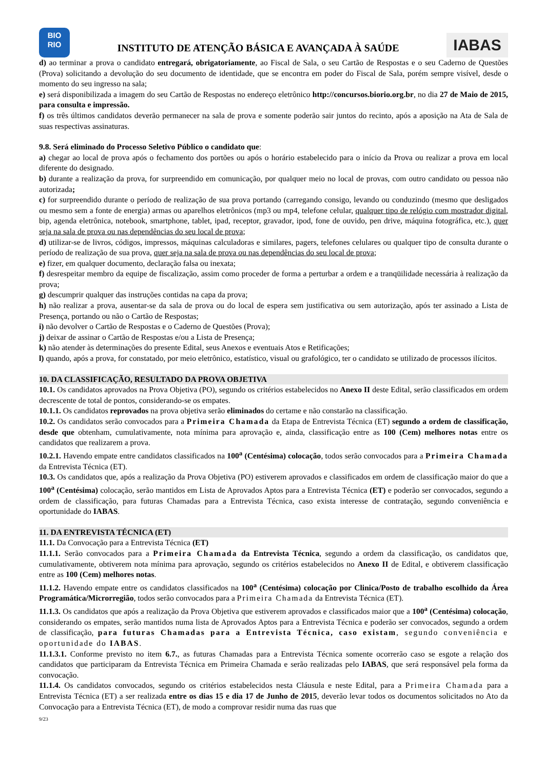BIO
RIO
INSTITUTO DE ATENÇÃO BÁSICA E AVANÇADA À SAÚDE
IABAS
d) ao terminar a prova o candidato entregará, obrigatoriamente, ao Fiscal de Sala, o seu Cartão de Respostas e o seu Caderno de Questões (Prova) solicitando a devolução do seu documento de identidade, que se encontra em poder do Fiscal de Sala, porém sempre visível, desde o momento do seu ingresso na sala;
e) será disponibilizada a imagem do seu Cartão de Respostas no endereço eletrônico http://concursos.biorio.org.br, no dia 27 de Maio de 2015, para consulta e impressão.
f) os três últimos candidatos deverão permanecer na sala de prova e somente poderão sair juntos do recinto, após a aposição na Ata de Sala de suas respectivas assinaturas.
9.8. Será eliminado do Processo Seletivo Público o candidato que:
a) chegar ao local de prova após o fechamento dos portões ou após o horário estabelecido para o início da Prova ou realizar a prova em local diferente do designado.
b) durante a realização da prova, for surpreendido em comunicação, por qualquer meio no local de provas, com outro candidato ou pessoa não autorizada;
c) for surpreendido durante o período de realização de sua prova portando (carregando consigo, levando ou conduzindo (mesmo que desligados ou mesmo sem a fonte de energia) armas ou aparelhos eletrônicos (mp3 ou mp4, telefone celular, qualquer tipo de relógio com mostrador digital, bip, agenda eletrônica, notebook, smartphone, tablet, ipad, receptor, gravador, ipod, fone de ouvido, pen drive, máquina fotográfica, etc.), quer seja na sala de prova ou nas dependências do seu local de prova;
d) utilizar-se de livros, códigos, impressos, máquinas calculadoras e similares, pagers, telefones celulares ou qualquer tipo de consulta durante o período de realização de sua prova, quer seja na sala de prova ou nas dependências do seu local de prova;
e) fizer, em qualquer documento, declaração falsa ou inexata;
f) desrespeitar membro da equipe de fiscalização, assim como proceder de forma a perturbar a ordem e a tranqüilidade necessária à realização da prova;
g) descumprir qualquer das instruções contidas na capa da prova;
h) não realizar a prova, ausentar-se da sala de prova ou do local de espera sem justificativa ou sem autorização, após ter assinado a Lista de Presença, portando ou não o Cartão de Respostas;
i) não devolver o Cartão de Respostas e o Caderno de Questões (Prova);
j) deixar de assinar o Cartão de Respostas e/ou a Lista de Presença;
k) não atender às determinações do presente Edital, seus Anexos e eventuais Atos e Retificações;
l) quando, após a prova, for constatado, por meio eletrônico, estatístico, visual ou grafológico, ter o candidato se utilizado de processos ilícitos.
10. DA CLASSIFICAÇÃO, RESULTADO DA PROVA OBJETIVA
10.1. Os candidatos aprovados na Prova Objetiva (PO), segundo os critérios estabelecidos no Anexo II deste Edital, serão classificados em ordem decrescente de total de pontos, considerando-se os empates.
10.1.1. Os candidatos reprovados na prova objetiva serão eliminados do certame e não constarão na classificação.
10.2. Os candidatos serão convocados para a Primeira Chamada da Etapa de Entrevista Técnica (ET) segundo a ordem de classificação, desde que obtenham, cumulativamente, nota mínima para aprovação e, ainda, classificação entre as 100 (Cem) melhores notas entre os candidatos que realizarem a prova.
10.2.1. Havendo empate entre candidatos classificados na 100<sup>a</sup> (Centésima) colocação, todos serão convocados para a Primeira Chamada da Entrevista Técnica (ET).
10.3. Os candidatos que, após a realização da Prova Objetiva (PO) estiverem aprovados e classificados em ordem de classificação maior do que a 100<sup>a</sup> (Centésima) colocação, serão mantidos em Lista de Aprovados Aptos para a Entrevista Técnica (ET) e poderão ser convocados, segundo a ordem de classificação, para futuras Chamadas para a Entrevista Técnica, caso exista interesse de contratação, segundo conveniência e oportunidade do IABAS.
11. DA ENTREVISTA TÉCNICA (ET)
11.1. Da Convocação para a Entrevista Técnica (ET)
11.1.1. Serão convocados para a Primeira Chamada da Entrevista Técnica, segundo a ordem da classificação, os candidatos que, cumulativamente, obtiverem nota mínima para aprovação, segundo os critérios estabelecidos no Anexo II de Edital, e obtiverem classificação entre as 100 (Cem) melhores notas.
11.1.2. Havendo empate entre os candidatos classificados na 100<sup>a</sup> (Centésima) colocação por Clinica/Posto de trabalho escolhido da Área Programática/Microrregião, todos serão convocados para a Primeira Chamada da Entrevista Técnica (ET).
11.1.3. Os candidatos que após a realização da Prova Objetiva que estiverem aprovados e classificados maior que a 100<sup>a</sup> (Centésima) colocação, considerando os empates, serão mantidos numa lista de Aprovados Aptos para a Entrevista Técnica e poderão ser convocados, segundo a ordem de classificação, para futuras Chamadas para a Entrevista Técnica, caso existam, segundo conveniência e oportunidade do IABAS.
11.1.3.1. Conforme previsto no item 6.7., as futuras Chamadas para a Entrevista Técnica somente ocorrerão caso se esgote a relação dos candidatos que participaram da Entrevista Técnica em Primeira Chamada e serão realizadas pelo IABAS, que será responsável pela forma da convocação.
11.1.4. Os candidatos convocados, segundo os critérios estabelecidos nesta Cláusula e neste Edital, para a Primeira Chamada para a Entrevista Técnica (ET) a ser realizada entre os dias 15 e dia 17 de Junho de 2015, deverão levar todos os documentos solicitados no Ato da Convocação para a Entrevista Técnica (ET), de modo a comprovar residir numa das ruas que
9/23